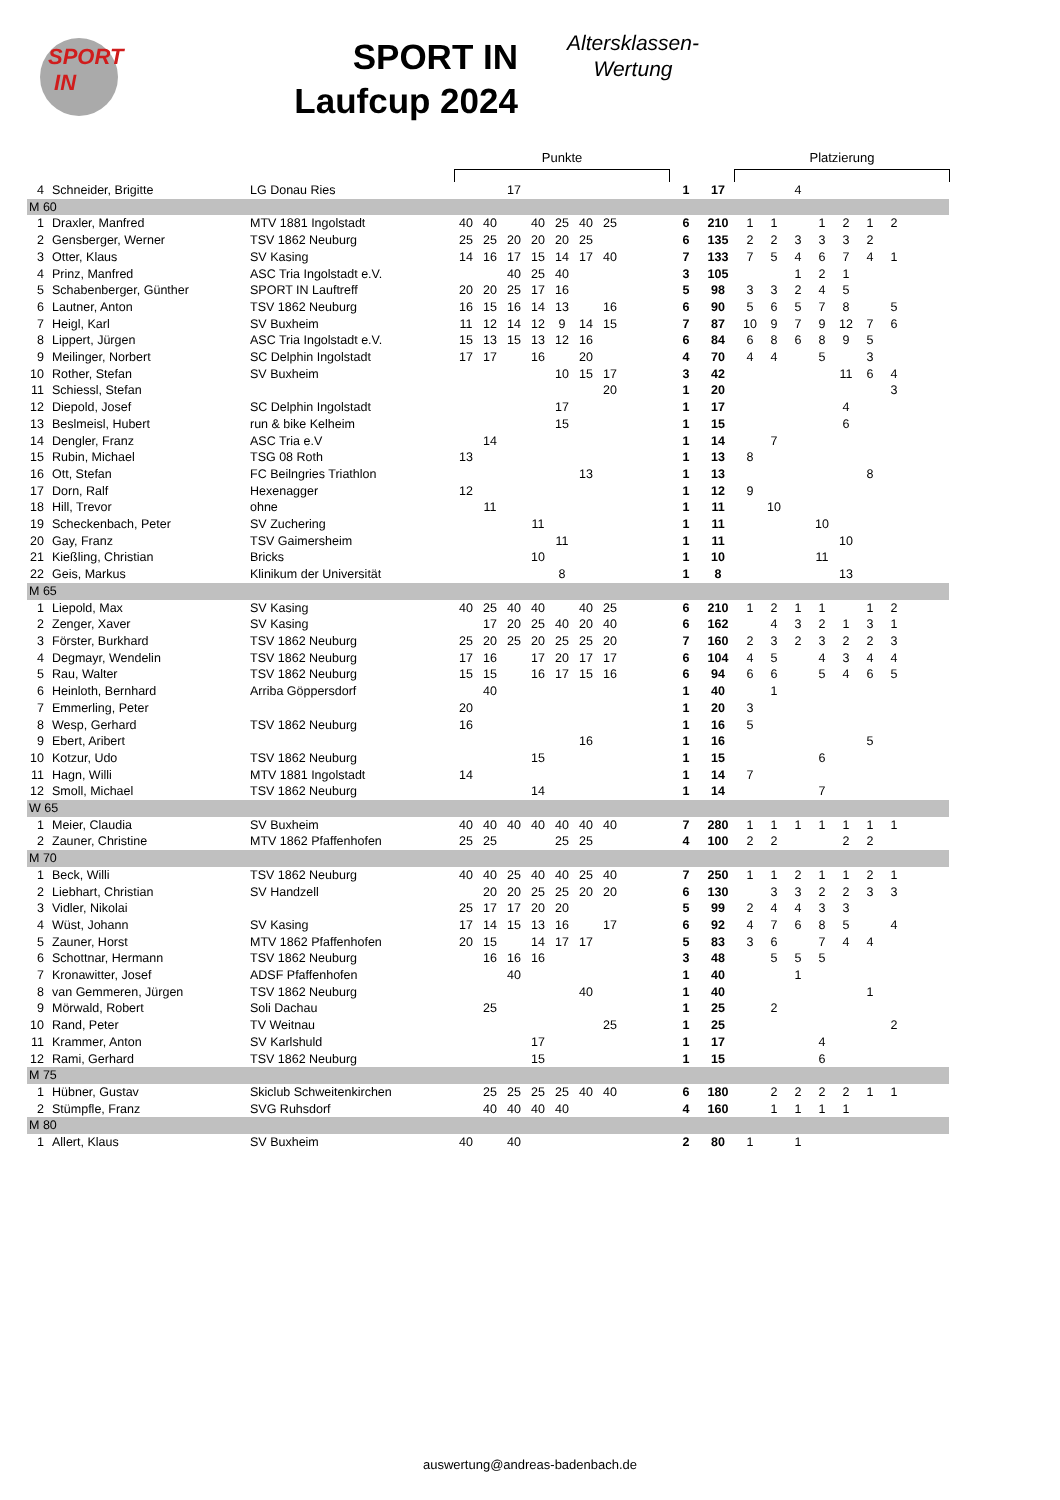SPORT
IN
SPORT IN
Laufcup 2024
Altersklassen-
Wertung
Punkte Platzierung
| 4 | Schneider, Brigitte | LG Donau Ries | | | 17 | | | | | | 1 | 17 | | | 4 | | | | | |
| M 60 | | | | | | | | | | | | | | | | | | | | |
| 1 | Draxler, Manfred | MTV 1881 Ingolstadt | 40 | 40 | | 40 | 25 | 40 | 25 | | 6 | 210 | 1 | 1 | | 1 | 2 | 1 | 2 | |
| 2 | Gensberger, Werner | TSV 1862 Neuburg | 25 | 25 | 20 | 20 | 20 | 25 | | | 6 | 135 | 2 | 2 | 3 | 3 | 3 | 2 | | |
| 3 | Otter, Klaus | SV Kasing | 14 | 16 | 17 | 15 | 14 | 17 | 40 | | 7 | 133 | 7 | 5 | 4 | 6 | 7 | 4 | 1 | |
| 4 | Prinz, Manfred | ASC Tria Ingolstadt e.V. | | | 40 | 25 | 40 | | | | 3 | 105 | | | 1 | 2 | 1 | | | |
| 5 | Schabenberger, Günther | SPORT IN Lauftreff | 20 | 20 | 25 | 17 | 16 | | | | 5 | 98 | 3 | 3 | 2 | 4 | 5 | | | |
| 6 | Lautner, Anton | TSV 1862 Neuburg | 16 | 15 | 16 | 14 | 13 | | 16 | | 6 | 90 | 5 | 6 | 5 | 7 | 8 | | 5 | |
| 7 | Heigl, Karl | SV Buxheim | 11 | 12 | 14 | 12 | 9 | 14 | 15 | | 7 | 87 | 10 | 9 | 7 | 9 | 12 | 7 | 6 | |
| 8 | Lippert, Jürgen | ASC Tria Ingolstadt e.V. | 15 | 13 | 15 | 13 | 12 | 16 | | | 6 | 84 | 6 | 8 | 6 | 8 | 9 | 5 | | |
| 9 | Meilinger, Norbert | SC Delphin Ingolstadt | 17 | 17 | | 16 | | 20 | | | 4 | 70 | 4 | 4 | | 5 | | 3 | | |
| 10 | Rother, Stefan | SV Buxheim | | | | | 10 | 15 | 17 | | 3 | 42 | | | | | 11 | 6 | 4 | |
| 11 | Schiessl, Stefan | | | | | | | | 20 | | 1 | 20 | | | | | | | 3 | |
| 12 | Diepold, Josef | SC Delphin Ingolstadt | | | | | 17 | | | | 1 | 17 | | | | | 4 | | | |
| 13 | Beslmeisl, Hubert | run & bike Kelheim | | | | | 15 | | | | 1 | 15 | | | | | 6 | | | |
| 14 | Dengler, Franz | ASC Tria e.V | | 14 | | | | | | | 1 | 14 | | 7 | | | | | | |
| 15 | Rubin, Michael | TSG 08 Roth | 13 | | | | | | | | 1 | 13 | 8 | | | | | | | |
| 16 | Ott, Stefan | FC Beilngries Triathlon | | | | | | 13 | | | 1 | 13 | | | | | | 8 | | |
| 17 | Dorn, Ralf | Hexenagger | 12 | | | | | | | | 1 | 12 | 9 | | | | | | | |
| 18 | Hill, Trevor | ohne | | 11 | | | | | | | 1 | 11 | | 10 | | | | | | |
| 19 | Scheckenbach, Peter | SV Zuchering | | | | 11 | | | | | 1 | 11 | | | | 10 | | | | |
| 20 | Gay, Franz | TSV Gaimersheim | | | | | 11 | | | | 1 | 11 | | | | | 10 | | | |
| 21 | Kießling, Christian | Bricks | | | | 10 | | | | | 1 | 10 | | | | 11 | | | | |
| 22 | Geis, Markus | Klinikum der Universität | | | | | 8 | | | | 1 | 8 | | | | | 13 | | | |
| M 65 | | | | | | | | | | | | | | | | | | | | |
| 1 | Liepold, Max | SV Kasing | 40 | 25 | 40 | 40 | | 40 | 25 | | 6 | 210 | 1 | 2 | 1 | 1 | | 1 | 2 | |
| 2 | Zenger, Xaver | SV Kasing | | 17 | 20 | 25 | 40 | 20 | 40 | | 6 | 162 | | 4 | 3 | 2 | 1 | 3 | 1 | |
| 3 | Förster, Burkhard | TSV 1862 Neuburg | 25 | 20 | 25 | 20 | 25 | 25 | 20 | | 7 | 160 | 2 | 3 | 2 | 3 | 2 | 2 | 3 | |
| 4 | Degmayr, Wendelin | TSV 1862 Neuburg | 17 | 16 | | 17 | 20 | 17 | 17 | | 6 | 104 | 4 | 5 | | 4 | 3 | 4 | 4 | |
| 5 | Rau, Walter | TSV 1862 Neuburg | 15 | 15 | | 16 | 17 | 15 | 16 | | 6 | 94 | 6 | 6 | | 5 | 4 | 6 | 5 | |
| 6 | Heinloth, Bernhard | Arriba Göppersdorf | | 40 | | | | | | | 1 | 40 | | 1 | | | | | | |
| 7 | Emmerling, Peter | | 20 | | | | | | | | 1 | 20 | 3 | | | | | | | |
| 8 | Wesp, Gerhard | TSV 1862 Neuburg | 16 | | | | | | | | 1 | 16 | 5 | | | | | | | |
| 9 | Ebert, Aribert | | | | | | | 16 | | | 1 | 16 | | | | | | 5 | | |
| 10 | Kotzur, Udo | TSV 1862 Neuburg | | | | 15 | | | | | 1 | 15 | | | | 6 | | | | |
| 11 | Hagn, Willi | MTV 1881 Ingolstadt | 14 | | | | | | | | 1 | 14 | 7 | | | | | | | |
| 12 | Smoll, Michael | TSV 1862 Neuburg | | | | 14 | | | | | 1 | 14 | | | | 7 | | | | |
| W 65 | | | | | | | | | | | | | | | | | | | | |
| 1 | Meier, Claudia | SV Buxheim | 40 | 40 | 40 | 40 | 40 | 40 | 40 | | 7 | 280 | 1 | 1 | 1 | 1 | 1 | 1 | 1 | |
| 2 | Zauner, Christine | MTV 1862 Pfaffenhofen | 25 | 25 | | | 25 | 25 | | | 4 | 100 | 2 | 2 | | | 2 | 2 | | |
| M 70 | | | | | | | | | | | | | | | | | | | | |
| 1 | Beck, Willi | TSV 1862 Neuburg | 40 | 40 | 25 | 40 | 40 | 25 | 40 | | 7 | 250 | 1 | 1 | 2 | 1 | 1 | 2 | 1 | |
| 2 | Liebhart, Christian | SV Handzell | | 20 | 20 | 25 | 25 | 20 | 20 | | 6 | 130 | | 3 | 3 | 2 | 2 | 3 | 3 | |
| 3 | Vidler, Nikolai | | 25 | 17 | 17 | 20 | 20 | | | | 5 | 99 | 2 | 4 | 4 | 3 | 3 | | | |
| 4 | Wüst, Johann | SV Kasing | 17 | 14 | 15 | 13 | 16 | | 17 | | 6 | 92 | 4 | 7 | 6 | 8 | 5 | | 4 | |
| 5 | Zauner, Horst | MTV 1862 Pfaffenhofen | 20 | 15 | | 14 | 17 | 17 | | | 5 | 83 | 3 | 6 | | 7 | 4 | 4 | | |
| 6 | Schottnar, Hermann | TSV 1862 Neuburg | | 16 | 16 | 16 | | | | | 3 | 48 | | 5 | 5 | 5 | | | | |
| 7 | Kronawitter, Josef | ADSF Pfaffenhofen | | | 40 | | | | | | 1 | 40 | | | 1 | | | | | |
| 8 | van Gemmeren, Jürgen | TSV 1862 Neuburg | | | | | | 40 | | | 1 | 40 | | | | | | 1 | | |
| 9 | Mörwald, Robert | Soli Dachau | | 25 | | | | | | | 1 | 25 | | 2 | | | | | | |
| 10 | Rand, Peter | TV Weitnau | | | | | | | 25 | | 1 | 25 | | | | | | | 2 | |
| 11 | Krammer, Anton | SV Karlshuld | | | | 17 | | | | | 1 | 17 | | | | 4 | | | | |
| 12 | Rami, Gerhard | TSV 1862 Neuburg | | | | 15 | | | | | 1 | 15 | | | | 6 | | | | |
| M 75 | | | | | | | | | | | | | | | | | | | | |
| 1 | Hübner, Gustav | Skiclub Schweitenkirchen | | 25 | 25 | 25 | 25 | 40 | 40 | | 6 | 180 | | 2 | 2 | 2 | 2 | 1 | 1 | |
| 2 | Stümpfle, Franz | SVG Ruhsdorf | | 40 | 40 | 40 | 40 | | | | 4 | 160 | | 1 | 1 | 1 | 1 | | | |
| M 80 | | | | | | | | | | | | | | | | | | | | |
| 1 | Allert, Klaus | SV Buxheim | 40 | | 40 | | | | | | 2 | 80 | 1 | | 1 | | | | | |
auswertung@andreas-badenbach.de